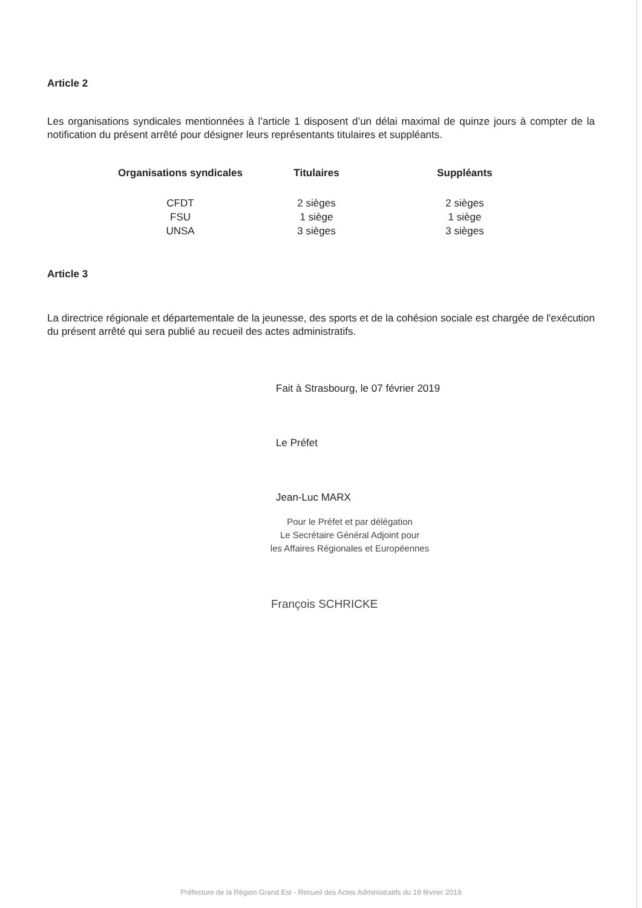Article 2
Les organisations syndicales mentionnées à l’article 1 disposent d’un délai maximal de quinze jours à compter de la notification du présent arrêté pour désigner leurs représentants titulaires et suppléants.
| Organisations syndicales | Titulaires | Suppléants |
| --- | --- | --- |
| CFDT | 2 sièges | 2 sièges |
| FSU | 1 siège | 1 siège |
| UNSA | 3 sièges | 3 sièges |
Article 3
La directrice régionale et départementale de la jeunesse, des sports et de la cohésion sociale est chargée de l'exécution du présent arrêté qui sera publié au recueil des actes administratifs.
Fait à Strasbourg, le 07 février 2019
Le Préfet
Jean-Luc MARX
Pour le Préfet et par délégation
Le Secrétaire Général Adjoint pour
les Affaires Régionales et Européennes
François SCHRICKE
Préfecture de la Région Grand Est - Recueil des Actes Administratifs du 19 février 2019